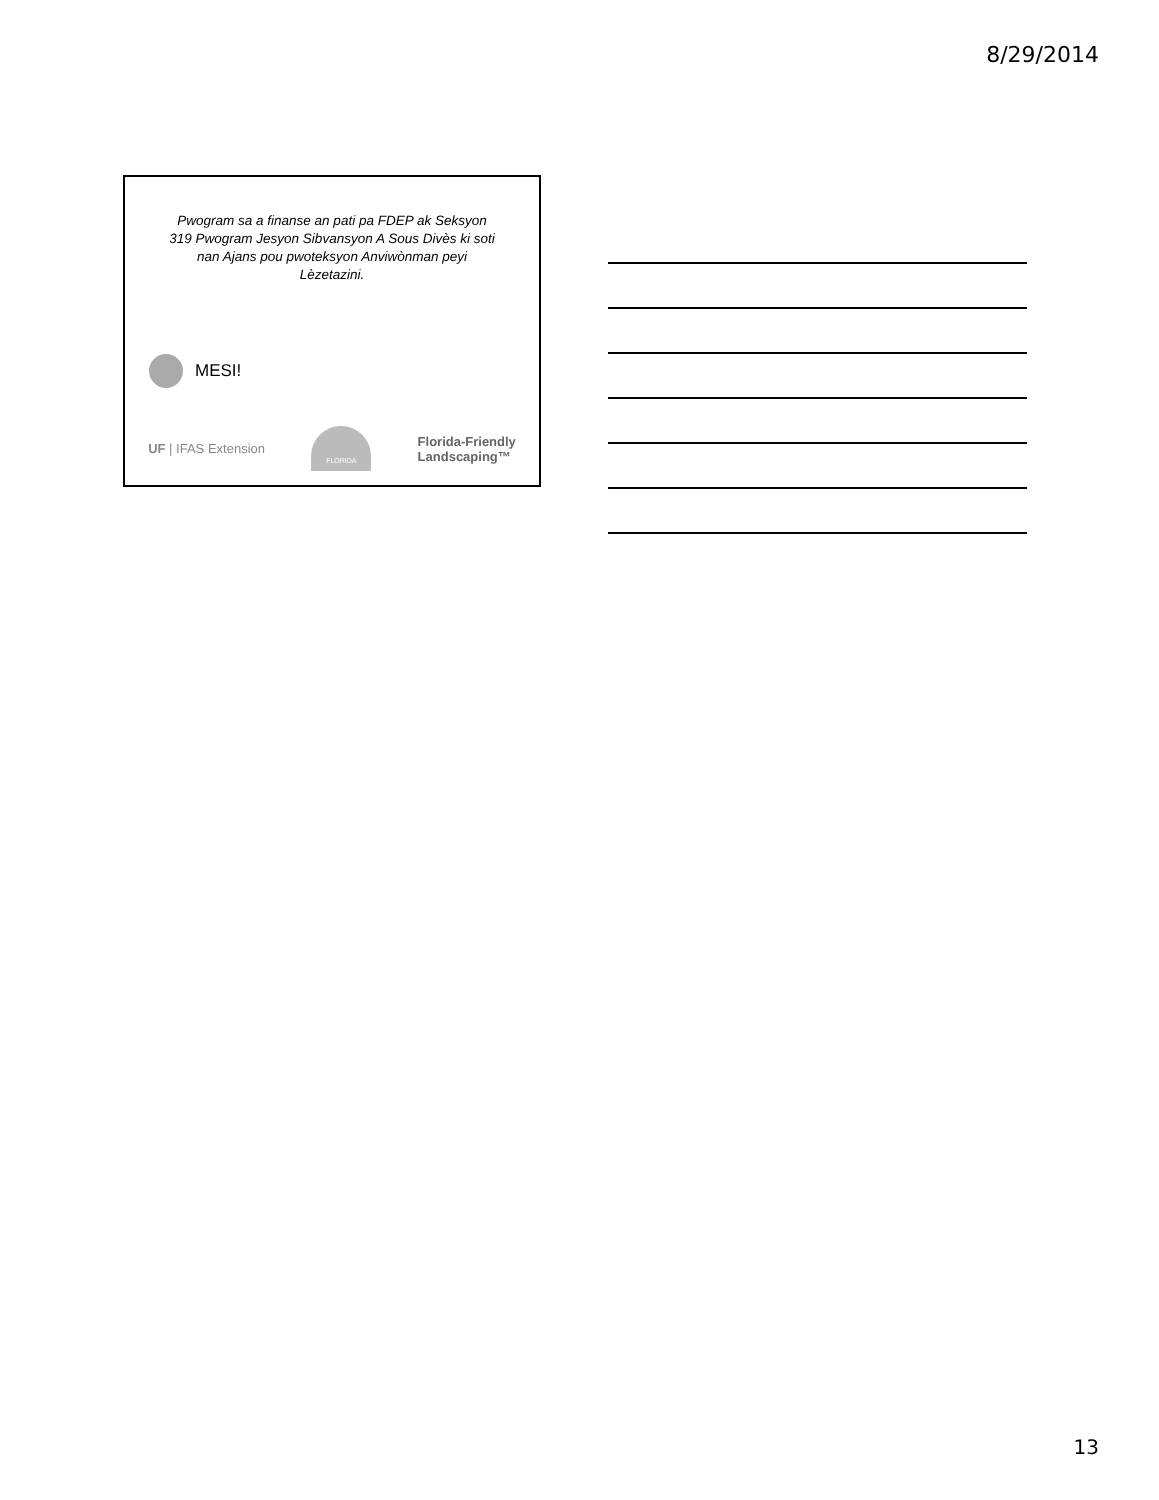8/29/2014
Pwogram sa a finanse an pati pa FDEP ak Seksyon 319 Pwogram Jesyon Sibvansyon A Sous Divès ki soti nan Ajans pou pwoteksyon Anviwònman peyi Lèzetazini.
MESI!
UF | IFAS Extension
FLORIDA
Florida-Friendly
Landscaping™
13